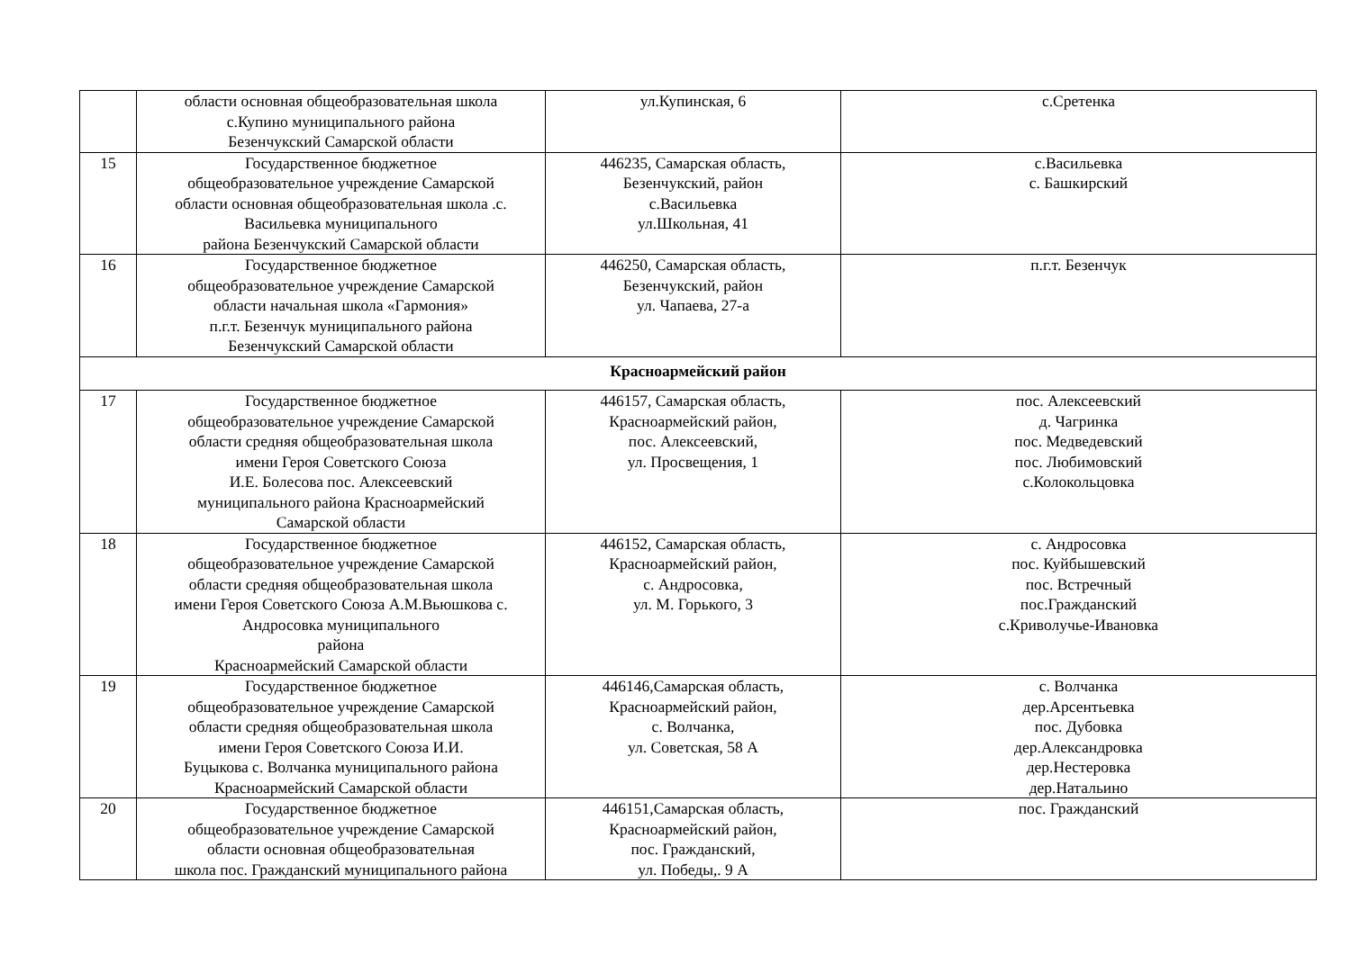| | области основная общеобразовательная школа с.Купино муниципального района Безенчукский Самарской области | ул.Купинская, 6 | с.Сретенка |
| 15 | Государственное бюджетное общеобразовательное учреждение Самарской области основная общеобразовательная школа .с. Васильевка муниципального района Безенчукский Самарской области | 446235, Самарская область, Безенчукский, район с.Васильевка ул.Школьная, 41 | с.Васильевка с. Башкирский |
| 16 | Государственное бюджетное общеобразовательное учреждение Самарской области начальная школа «Гармония» п.г.т. Безенчук муниципального района Безенчукский Самарской области | 446250, Самарская область, Безенчукский, район ул. Чапаева, 27-а | п.г.т. Безенчук |
| Красноармейский район | | | |
| 17 | Государственное бюджетное общеобразовательное учреждение Самарской области средняя общеобразовательная школа имени Героя Советского Союза И.Е. Болесова пос. Алексеевский муниципального района Красноармейский Самарской области | 446157, Самарская область, Красноармейский район, пос. Алексеевский, ул. Просвещения, 1 | пос. Алексеевский д. Чагринка пос. Медведевский пос. Любимовский с.Колокольцовка |
| 18 | Государственное бюджетное общеобразовательное учреждение Самарской области средняя общеобразовательная школа имени Героя Советского Союза А.М.Вьюшкова с. Андросовка муниципального района Красноармейский Самарской области | 446152, Самарская область, Красноармейский район, с. Андросовка, ул. М. Горького, 3 | с. Андросовка пос. Куйбышевский пос. Встречный пос.Гражданский с.Криволучье-Ивановка |
| 19 | Государственное бюджетное общеобразовательное учреждение Самарской области средняя общеобразовательная школа имени Героя Советского Союза И.И. Буцыкова с. Волчанка муниципального района Красноармейский Самарской области | 446146,Самарская область, Красноармейский район, с. Волчанка, ул. Советская, 58 А | с. Волчанка дер.Арсентьевка пос. Дубовка дер.Александровка дер.Нестеровка дер.Натальино |
| 20 | Государственное бюджетное общеобразовательное учреждение Самарской области основная общеобразовательная школа пос. Гражданский муниципального района | 446151,Самарская область, Красноармейский район, пос. Гражданский, ул. Победы,. 9 А | пос. Гражданский |